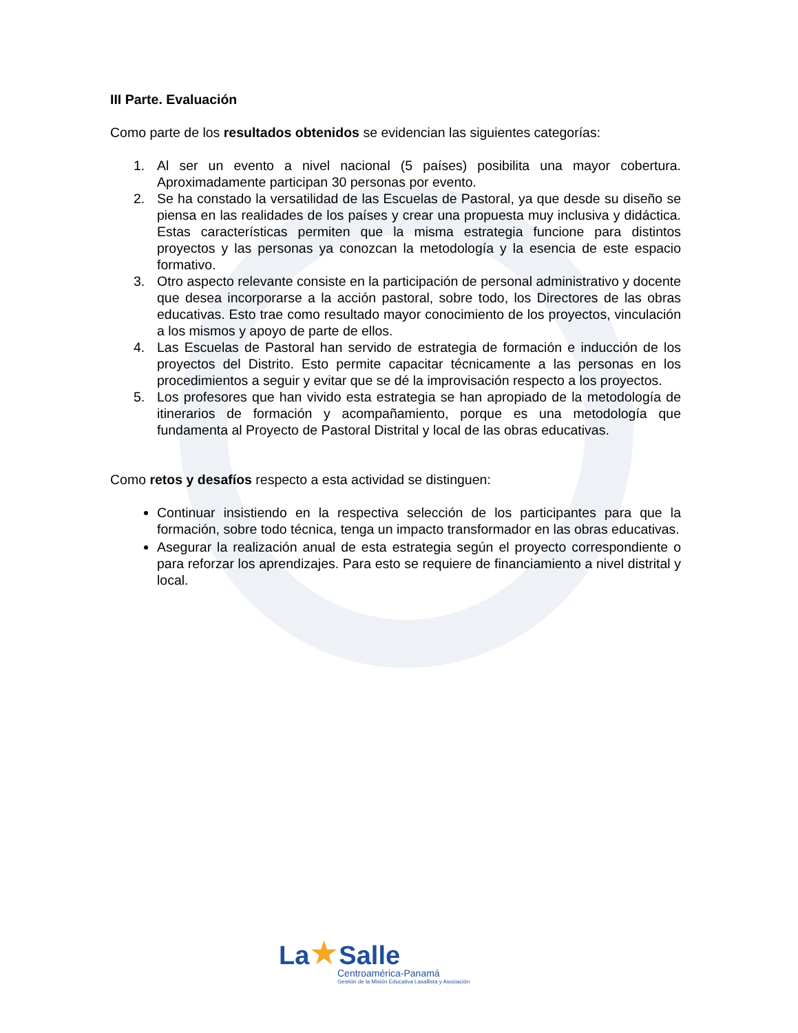III Parte. Evaluación
Como parte de los resultados obtenidos se evidencian las siguientes categorías:
1. Al ser un evento a nivel nacional (5 países) posibilita una mayor cobertura. Aproximadamente participan 30 personas por evento.
2. Se ha constado la versatilidad de las Escuelas de Pastoral, ya que desde su diseño se piensa en las realidades de los países y crear una propuesta muy inclusiva y didáctica. Estas características permiten que la misma estrategia funcione para distintos proyectos y las personas ya conozcan la metodología y la esencia de este espacio formativo.
3. Otro aspecto relevante consiste en la participación de personal administrativo y docente que desea incorporarse a la acción pastoral, sobre todo, los Directores de las obras educativas. Esto trae como resultado mayor conocimiento de los proyectos, vinculación a los mismos y apoyo de parte de ellos.
4. Las Escuelas de Pastoral han servido de estrategia de formación e inducción de los proyectos del Distrito. Esto permite capacitar técnicamente a las personas en los procedimientos a seguir y evitar que se dé la improvisación respecto a los proyectos.
5. Los profesores que han vivido esta estrategia se han apropiado de la metodología de itinerarios de formación y acompañamiento, porque es una metodología que fundamenta al Proyecto de Pastoral Distrital y local de las obras educativas.
Como retos y desafíos respecto a esta actividad se distinguen:
Continuar insistiendo en la respectiva selección de los participantes para que la formación, sobre todo técnica, tenga un impacto transformador en las obras educativas.
Asegurar la realización anual de esta estrategia según el proyecto correspondiente o para reforzar los aprendizajes. Para esto se requiere de financiamiento a nivel distrital y local.
La★Salle
Centroamérica-Panamá
Gestión de la Misión Educativa Lasallista y Asociación